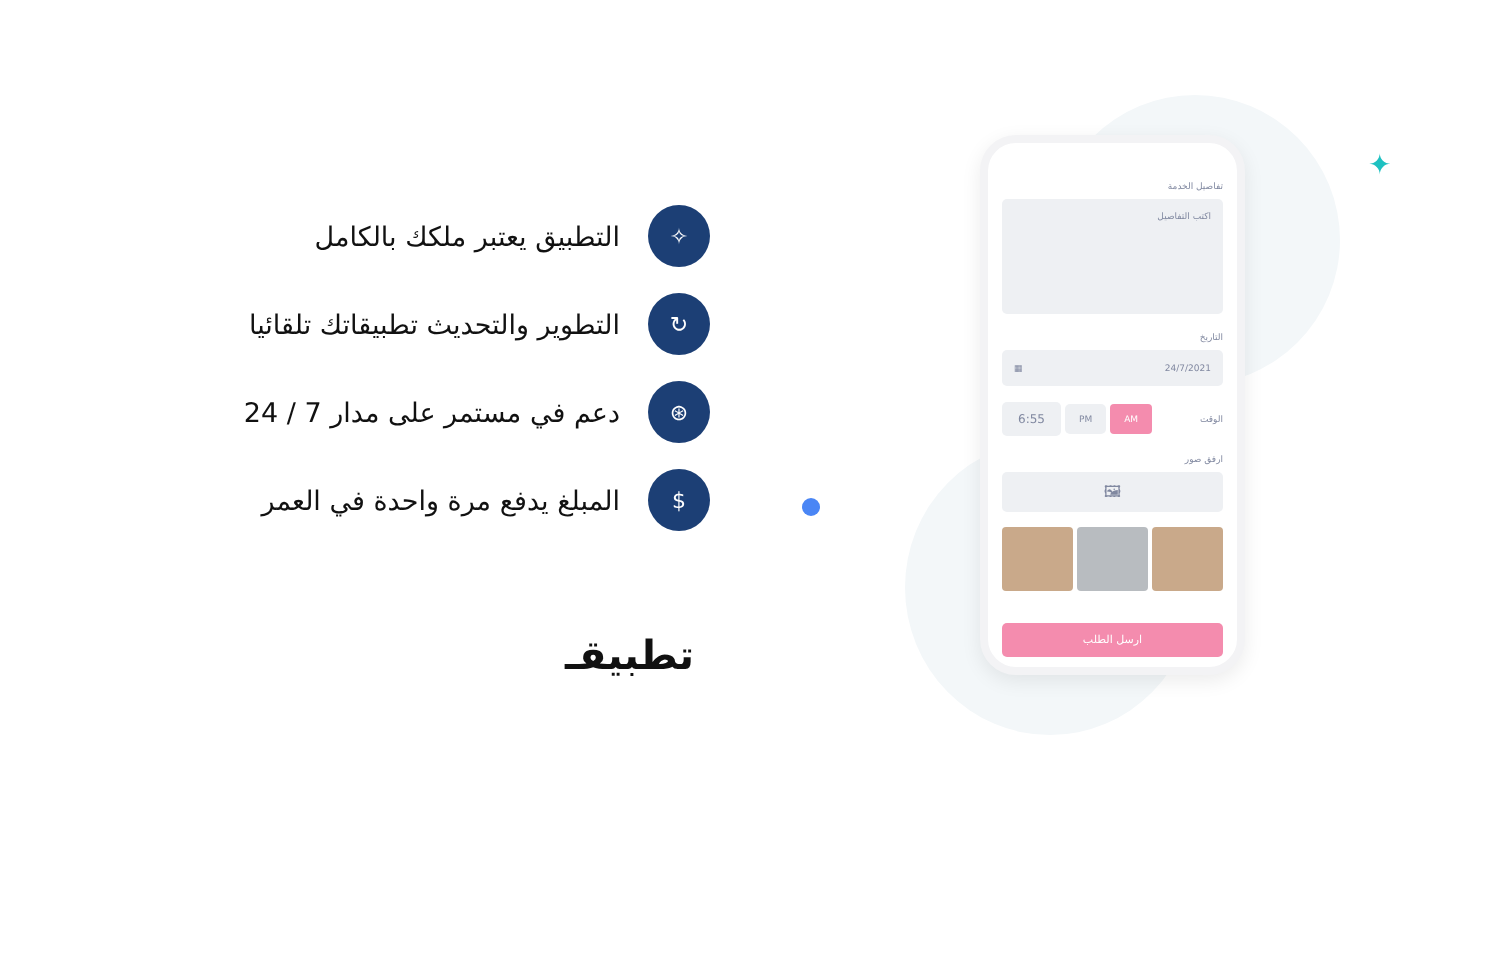✦
✧
التطبيق يعتبر ملكك بالكامل
↻
التطوير والتحديث تطبيقاتك تلقائيا
⊛
دعم في مستمر على مدار 7 / 24
$
المبلغ يدفع مرة واحدة في العمر
تطبيقـ
تفاصيل الخدمة
اكتب التفاصيل
التاريخ
24/7/2021 ▦
الوقت AM PM 6:55
ارفق صور
🖼
ارسل الطلب